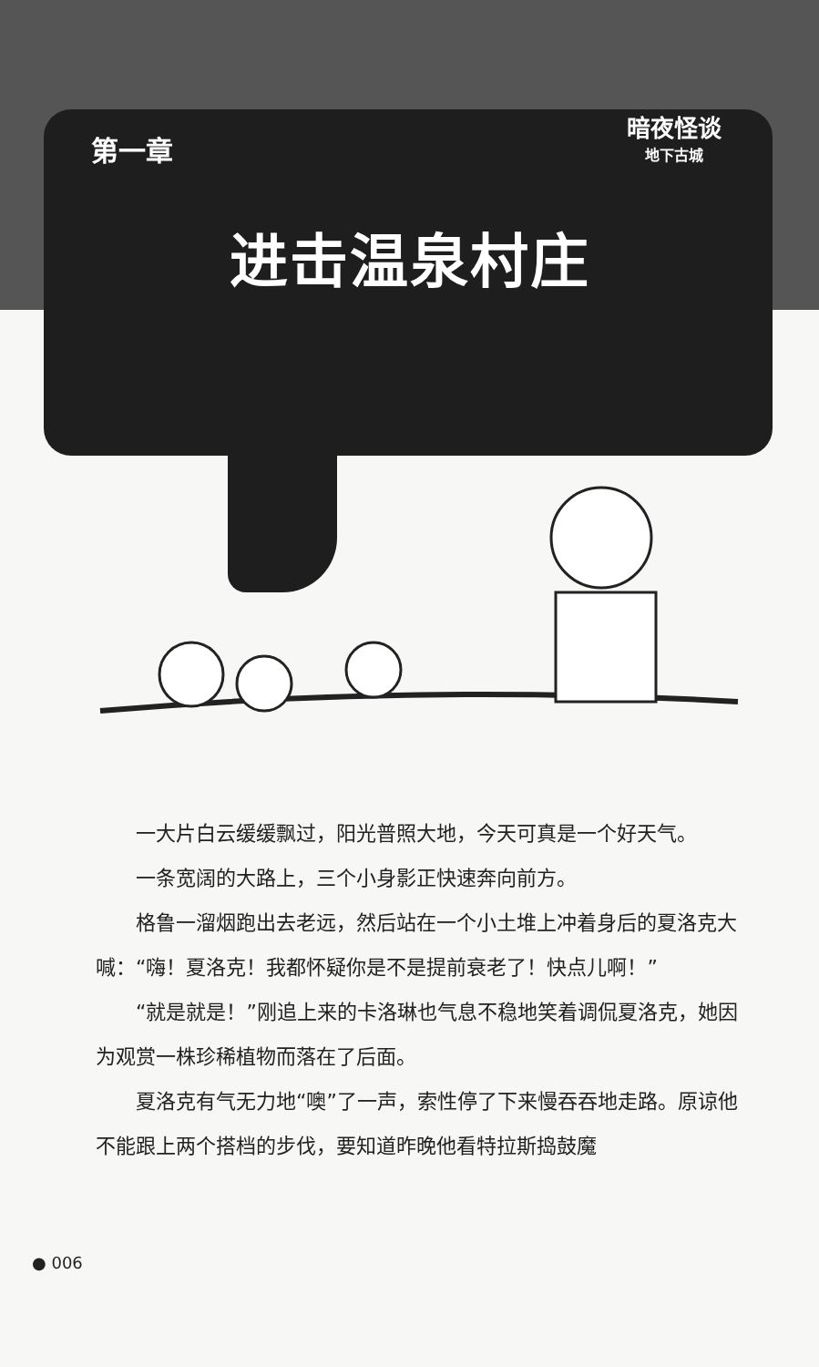暗夜怪谈
地下古城
第一章
进击温泉村庄
一大片白云缓缓飘过，阳光普照大地，今天可真是一个好天气。
一条宽阔的大路上，三个小身影正快速奔向前方。
格鲁一溜烟跑出去老远，然后站在一个小土堆上冲着身后的夏洛克大喊：“嗨！夏洛克！我都怀疑你是不是提前衰老了！快点儿啊！”
“就是就是！”刚追上来的卡洛琳也气息不稳地笑着调侃夏洛克，她因为观赏一株珍稀植物而落在了后面。
夏洛克有气无力地“噢”了一声，索性停了下来慢吞吞地走路。原谅他不能跟上两个搭档的步伐，要知道昨晚他看特拉斯捣鼓魔
● 006